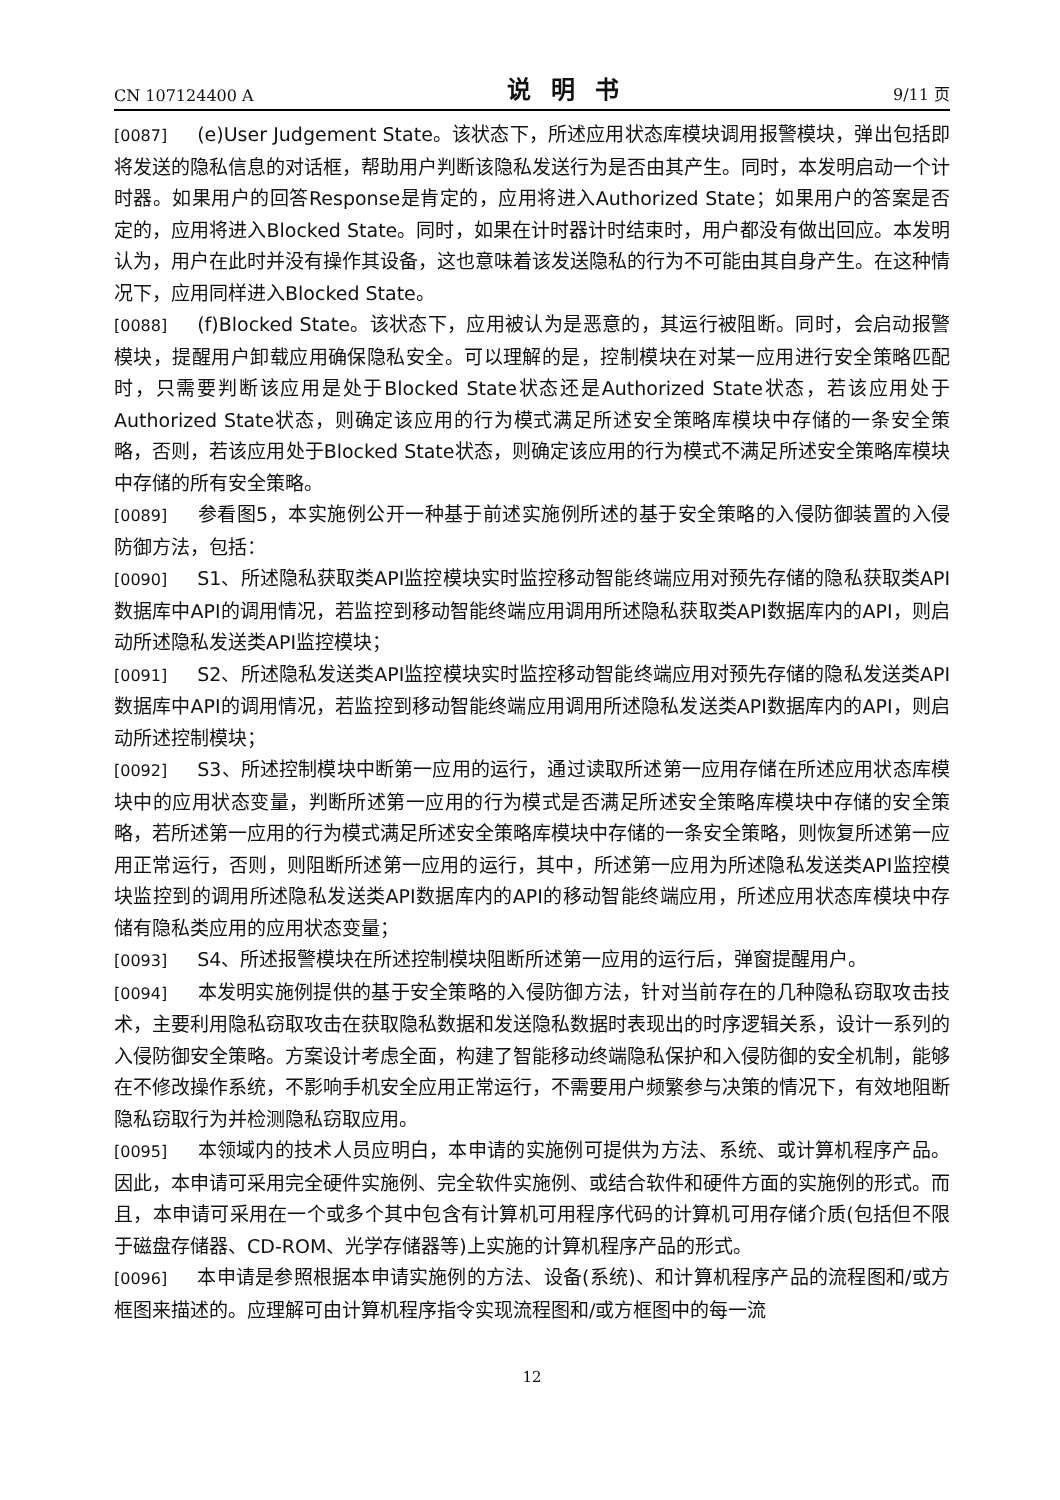CN 107124400 A 说明书 9/11 页
[0087] (e)User Judgement State。该状态下，所述应用状态库模块调用报警模块，弹出包括即将发送的隐私信息的对话框，帮助用户判断该隐私发送行为是否由其产生。同时，本发明启动一个计时器。如果用户的回答Response是肯定的，应用将进入Authorized State；如果用户的答案是否定的，应用将进入Blocked State。同时，如果在计时器计时结束时，用户都没有做出回应。本发明认为，用户在此时并没有操作其设备，这也意味着该发送隐私的行为不可能由其自身产生。在这种情况下，应用同样进入Blocked State。
[0088] (f)Blocked State。该状态下，应用被认为是恶意的，其运行被阻断。同时，会启动报警模块，提醒用户卸载应用确保隐私安全。可以理解的是，控制模块在对某一应用进行安全策略匹配时，只需要判断该应用是处于Blocked State状态还是Authorized State状态，若该应用处于Authorized State状态，则确定该应用的行为模式满足所述安全策略库模块中存储的一条安全策略，否则，若该应用处于Blocked State状态，则确定该应用的行为模式不满足所述安全策略库模块中存储的所有安全策略。
[0089] 参看图5，本实施例公开一种基于前述实施例所述的基于安全策略的入侵防御装置的入侵防御方法，包括：
[0090] S1、所述隐私获取类API监控模块实时监控移动智能终端应用对预先存储的隐私获取类API数据库中API的调用情况，若监控到移动智能终端应用调用所述隐私获取类API数据库内的API，则启动所述隐私发送类API监控模块；
[0091] S2、所述隐私发送类API监控模块实时监控移动智能终端应用对预先存储的隐私发送类API数据库中API的调用情况，若监控到移动智能终端应用调用所述隐私发送类API数据库内的API，则启动所述控制模块；
[0092] S3、所述控制模块中断第一应用的运行，通过读取所述第一应用存储在所述应用状态库模块中的应用状态变量，判断所述第一应用的行为模式是否满足所述安全策略库模块中存储的安全策略，若所述第一应用的行为模式满足所述安全策略库模块中存储的一条安全策略，则恢复所述第一应用正常运行，否则，则阻断所述第一应用的运行，其中，所述第一应用为所述隐私发送类API监控模块监控到的调用所述隐私发送类API数据库内的API的移动智能终端应用，所述应用状态库模块中存储有隐私类应用的应用状态变量；
[0093] S4、所述报警模块在所述控制模块阻断所述第一应用的运行后，弹窗提醒用户。
[0094] 本发明实施例提供的基于安全策略的入侵防御方法，针对当前存在的几种隐私窃取攻击技术，主要利用隐私窃取攻击在获取隐私数据和发送隐私数据时表现出的时序逻辑关系，设计一系列的入侵防御安全策略。方案设计考虑全面，构建了智能移动终端隐私保护和入侵防御的安全机制，能够在不修改操作系统，不影响手机安全应用正常运行，不需要用户频繁参与决策的情况下，有效地阻断隐私窃取行为并检测隐私窃取应用。
[0095] 本领域内的技术人员应明白，本申请的实施例可提供为方法、系统、或计算机程序产品。因此，本申请可采用完全硬件实施例、完全软件实施例、或结合软件和硬件方面的实施例的形式。而且，本申请可采用在一个或多个其中包含有计算机可用程序代码的计算机可用存储介质(包括但不限于磁盘存储器、CD-ROM、光学存储器等)上实施的计算机程序产品的形式。
[0096] 本申请是参照根据本申请实施例的方法、设备(系统)、和计算机程序产品的流程图和/或方框图来描述的。应理解可由计算机程序指令实现流程图和/或方框图中的每一流
12